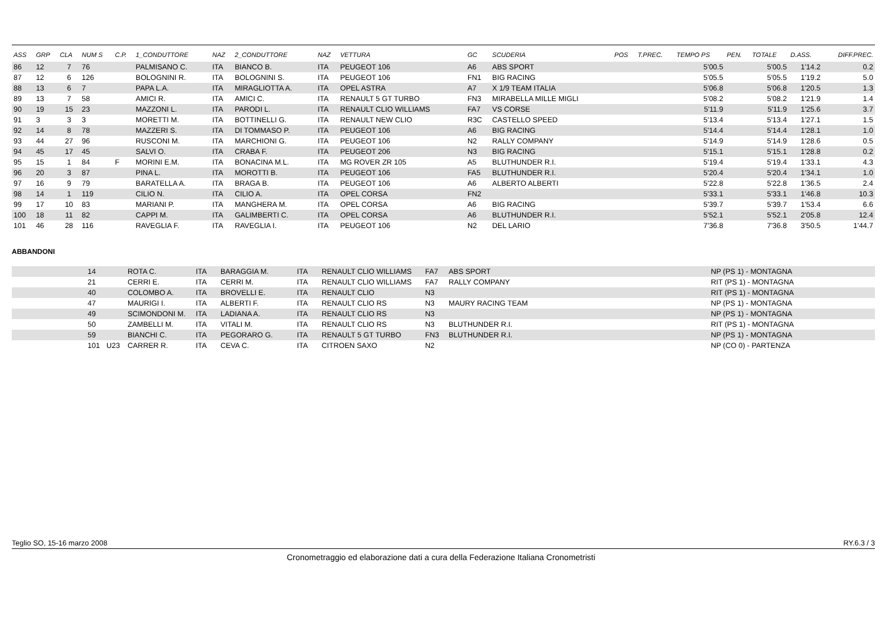| ASS | GRP | CLA | NUM S | C.P. | 1_CONDUTTORE | NAZ | 2_CONDUTTORE | NAZ | VETTURA | GC | SCUDERIA | POS | T.PREC. | TEMPO PS | PEN. | TOTALE | D.ASS. | DIFF.PREC. |
| --- | --- | --- | --- | --- | --- | --- | --- | --- | --- | --- | --- | --- | --- | --- | --- | --- | --- | --- |
| 86 | 12 | 7 | 76 | | PALMISANO C. | ITA | BIANCO B. | ITA | PEUGEOT 106 | A6 | ABS SPORT | | | 5'00.5 | | 5'00.5 | 1'14.2 | 0.2 |
| 87 | 12 | 6 | 126 | | BOLOGNINI R. | ITA | BOLOGNINI S. | ITA | PEUGEOT 106 | FN1 | BIG RACING | | | 5'05.5 | | 5'05.5 | 1'19.2 | 5.0 |
| 88 | 13 | 6 | 7 | | PAPA L.A. | ITA | MIRAGLIOTTA A. | ITA | OPEL ASTRA | A7 | X 1/9 TEAM ITALIA | | | 5'06.8 | | 5'06.8 | 1'20.5 | 1.3 |
| 89 | 13 | 7 | 58 | | AMICI R. | ITA | AMICI C. | ITA | RENAULT 5 GT TURBO | FN3 | MIRABELLA MILLE MIGLI | | | 5'08.2 | | 5'08.2 | 1'21.9 | 1.4 |
| 90 | 19 | 15 | 23 | | MAZZONI L. | ITA | PARODI L. | ITA | RENAULT CLIO WILLIAMS | FA7 | VS CORSE | | | 5'11.9 | | 5'11.9 | 1'25.6 | 3.7 |
| 91 | 3 | 3 | 3 | | MORETTI M. | ITA | BOTTINELLI G. | ITA | RENAULT NEW CLIO | R3C | CASTELLO SPEED | | | 5'13.4 | | 5'13.4 | 1'27.1 | 1.5 |
| 92 | 14 | 8 | 78 | | MAZZERI S. | ITA | DI TOMMASO P. | ITA | PEUGEOT 106 | A6 | BIG RACING | | | 5'14.4 | | 5'14.4 | 1'28.1 | 1.0 |
| 93 | 44 | 27 | 96 | | RUSCONI M. | ITA | MARCHIONI G. | ITA | PEUGEOT 106 | N2 | RALLY COMPANY | | | 5'14.9 | | 5'14.9 | 1'28.6 | 0.5 |
| 94 | 45 | 17 | 45 | | SALVI O. | ITA | CRABA F. | ITA | PEUGEOT 206 | N3 | BIG RACING | | | 5'15.1 | | 5'15.1 | 1'28.8 | 0.2 |
| 95 | 15 | 1 | 84 | F | MORINI E.M. | ITA | BONACINA M.L. | ITA | MG ROVER ZR 105 | A5 | BLUTHUNDER R.I. | | | 5'19.4 | | 5'19.4 | 1'33.1 | 4.3 |
| 96 | 20 | 3 | 87 | | PINA L. | ITA | MOROTTI B. | ITA | PEUGEOT 106 | FA5 | BLUTHUNDER R.I. | | | 5'20.4 | | 5'20.4 | 1'34.1 | 1.0 |
| 97 | 16 | 9 | 79 | | BARATELLA A. | ITA | BRAGA B. | ITA | PEUGEOT 106 | A6 | ALBERTO ALBERTI | | | 5'22.8 | | 5'22.8 | 1'36.5 | 2.4 |
| 98 | 14 | 1 | 119 | | CILIO N. | ITA | CILIO A. | ITA | OPEL CORSA | FN2 | | | | 5'33.1 | | 5'33.1 | 1'46.8 | 10.3 |
| 99 | 17 | 10 | 83 | | MARIANI P. | ITA | MANGHERA M. | ITA | OPEL CORSA | A6 | BIG RACING | | | 5'39.7 | | 5'39.7 | 1'53.4 | 6.6 |
| 100 | 18 | 11 | 82 | | CAPPI M. | ITA | GALIMBERTI C. | ITA | OPEL CORSA | A6 | BLUTHUNDER R.I. | | | 5'52.1 | | 5'52.1 | 2'05.8 | 12.4 |
| 101 | 46 | 28 | 116 | | RAVEGLIA F. | ITA | RAVEGLIA I. | ITA | PEUGEOT 106 | N2 | DEL LARIO | | | 7'36.8 | | 7'36.8 | 3'50.5 | 1'44.7 |
ABBANDONI
| | 14 | | ROTA C. | ITA | BARAGGIA M. | ITA | RENAULT CLIO WILLIAMS | FA7 | ABS SPORT | NP (PS 1) - MONTAGNA |
| | 21 | | CERRI E. | ITA | CERRI M. | ITA | RENAULT CLIO WILLIAMS | FA7 | RALLY COMPANY | RIT (PS 1) - MONTAGNA |
| | 40 | | COLOMBO A. | ITA | BROVELLI E. | ITA | RENAULT CLIO | N3 | | RIT (PS 1) - MONTAGNA |
| | 47 | | MAURIGI I. | ITA | ALBERTI F. | ITA | RENAULT CLIO RS | N3 | MAURY RACING TEAM | NP (PS 1) - MONTAGNA |
| | 49 | | SCIMONDONI M. | ITA | LADIANA A. | ITA | RENAULT CLIO RS | N3 | | NP (PS 1) - MONTAGNA |
| | 50 | | ZAMBELLI M. | ITA | VITALI M. | ITA | RENAULT CLIO RS | N3 | BLUTHUNDER R.I. | RIT (PS 1) - MONTAGNA |
| | 59 | | BIANCHI C. | ITA | PEGORARO G. | ITA | RENAULT 5 GT TURBO | FN3 | BLUTHUNDER R.I. | NP (PS 1) - MONTAGNA |
| | 101 | U23 | CARRER R. | ITA | CEVA C. | ITA | CITROEN SAXO | N2 | | NP (CO 0) - PARTENZA |
Teglio SO, 15-16 marzo 2008 RY.6.3 / 3
Cronometraggio ed elaborazione dati a cura della Federazione Italiana Cronometristi